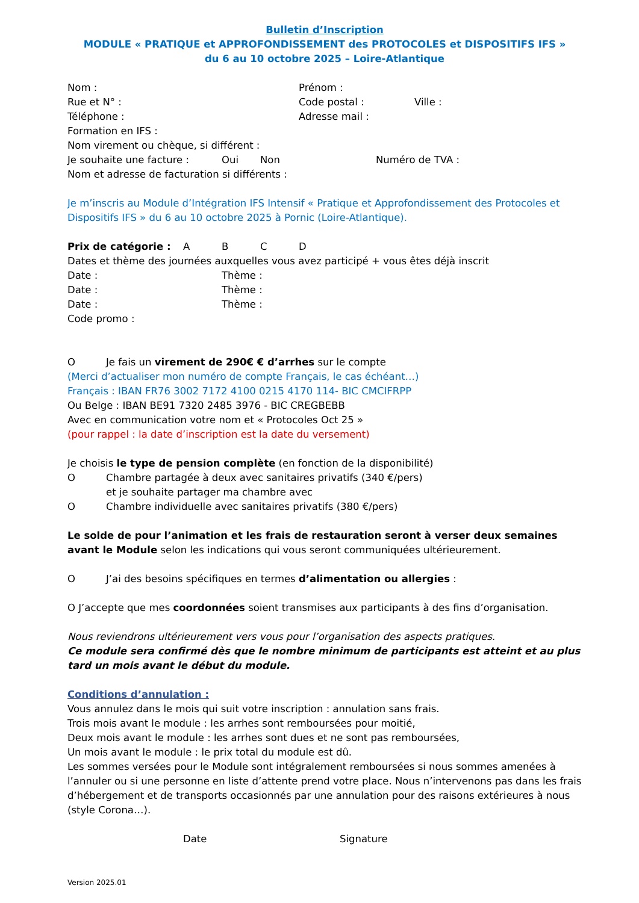Bulletin d’Inscription
MODULE « PRATIQUE et APPROFONDISSEMENT des PROTOCOLES et DISPOSITIFS IFS »
du 6 au 10 octobre 2025 – Loire-Atlantique
Nom : Prénom :
Rue et N° : Code postal : Ville :
Téléphone : Adresse mail :
Formation en IFS :
Nom virement ou chèque, si différent :
Je souhaite une facture : Oui Non Numéro de TVA :
Nom et adresse de facturation si différents :
Je m’inscris au Module d’Intégration IFS Intensif « Pratique et Approfondissement des Protocoles et Dispositifs IFS » du 6 au 10 octobre 2025 à Pornic (Loire-Atlantique).
Prix de catégorie : ABCD
Dates et thème des journées auxquelles vous avez participé + vous êtes déjà inscrit
Date : Thème :
Date : Thème :
Date : Thème :
Code promo :
O Je fais un virement de 290€ € d’arrhes sur le compte
(Merci d’actualiser mon numéro de compte Français, le cas échéant…)
Français : IBAN FR76 3002 7172 4100 0215 4170 114- BIC CMCIFRPP
Ou Belge : IBAN BE91 7320 2485 3976 - BIC CREGBEBB
Avec en communication votre nom et « Protocoles Oct 25 »
(pour rappel : la date d’inscription est la date du versement)
Je choisis le type de pension complète (en fonction de la disponibilité)
O Chambre partagée à deux avec sanitaires privatifs (340 €/pers)
et je souhaite partager ma chambre avec
O Chambre individuelle avec sanitaires privatifs (380 €/pers)
Le solde de pour l’animation et les frais de restauration seront à verser deux semaines avant le Module selon les indications qui vous seront communiquées ultérieurement.
O J’ai des besoins spécifiques en termes d’alimentation ou allergies :
O J’accepte que mes coordonnées soient transmises aux participants à des fins d’organisation.
Nous reviendrons ultérieurement vers vous pour l’organisation des aspects pratiques.
Ce module sera confirmé dès que le nombre minimum de participants est atteint et au plus tard un mois avant le début du module.
Conditions d’annulation :
Vous annulez dans le mois qui suit votre inscription : annulation sans frais.
Trois mois avant le module : les arrhes sont remboursées pour moitié,
Deux mois avant le module : les arrhes sont dues et ne sont pas remboursées,
Un mois avant le module : le prix total du module est dû.
Les sommes versées pour le Module sont intégralement remboursées si nous sommes amenées à l’annuler ou si une personne en liste d’attente prend votre place. Nous n’intervenons pas dans les frais d’hébergement et de transports occasionnés par une annulation pour des raisons extérieures à nous (style Corona…).
Date Signature
Version 2025.01